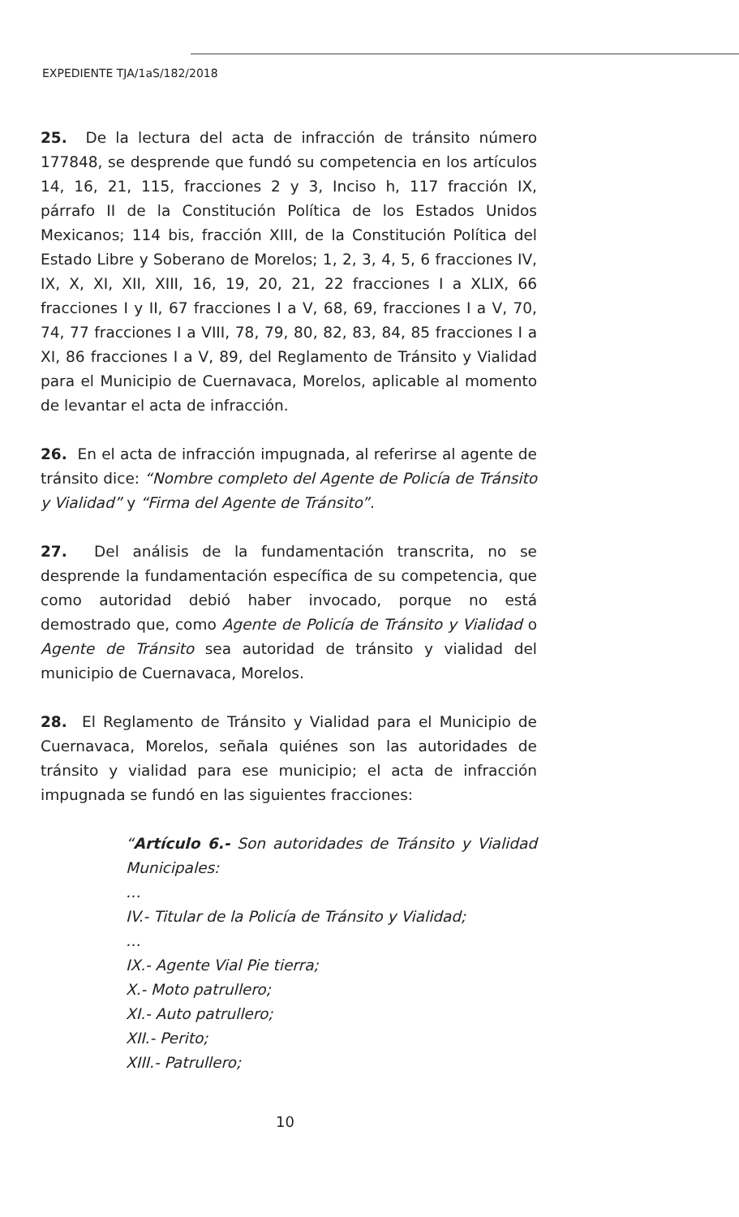EXPEDIENTE TJA/1aS/182/2018
25. De la lectura del acta de infracción de tránsito número 177848, se desprende que fundó su competencia en los artículos 14, 16, 21, 115, fracciones 2 y 3, Inciso h, 117 fracción IX, párrafo II de la Constitución Política de los Estados Unidos Mexicanos; 114 bis, fracción XIII, de la Constitución Política del Estado Libre y Soberano de Morelos; 1, 2, 3, 4, 5, 6 fracciones IV, IX, X, XI, XII, XIII, 16, 19, 20, 21, 22 fracciones I a XLIX, 66 fracciones I y II, 67 fracciones I a V, 68, 69, fracciones I a V, 70, 74, 77 fracciones I a VIII, 78, 79, 80, 82, 83, 84, 85 fracciones I a XI, 86 fracciones I a V, 89, del Reglamento de Tránsito y Vialidad para el Municipio de Cuernavaca, Morelos, aplicable al momento de levantar el acta de infracción.
26. En el acta de infracción impugnada, al referirse al agente de tránsito dice: “Nombre completo del Agente de Policía de Tránsito y Vialidad” y “Firma del Agente de Tránsito”.
27. Del análisis de la fundamentación transcrita, no se desprende la fundamentación específica de su competencia, que como autoridad debió haber invocado, porque no está demostrado que, como Agente de Policía de Tránsito y Vialidad o Agente de Tránsito sea autoridad de tránsito y vialidad del municipio de Cuernavaca, Morelos.
28. El Reglamento de Tránsito y Vialidad para el Municipio de Cuernavaca, Morelos, señala quiénes son las autoridades de tránsito y vialidad para ese municipio; el acta de infracción impugnada se fundó en las siguientes fracciones:
“Artículo 6.- Son autoridades de Tránsito y Vialidad Municipales:
…
IV.- Titular de la Policía de Tránsito y Vialidad;
…
IX.- Agente Vial Pie tierra;
X.- Moto patrullero;
XI.- Auto patrullero;
XII.- Perito;
XIII.- Patrullero;
10